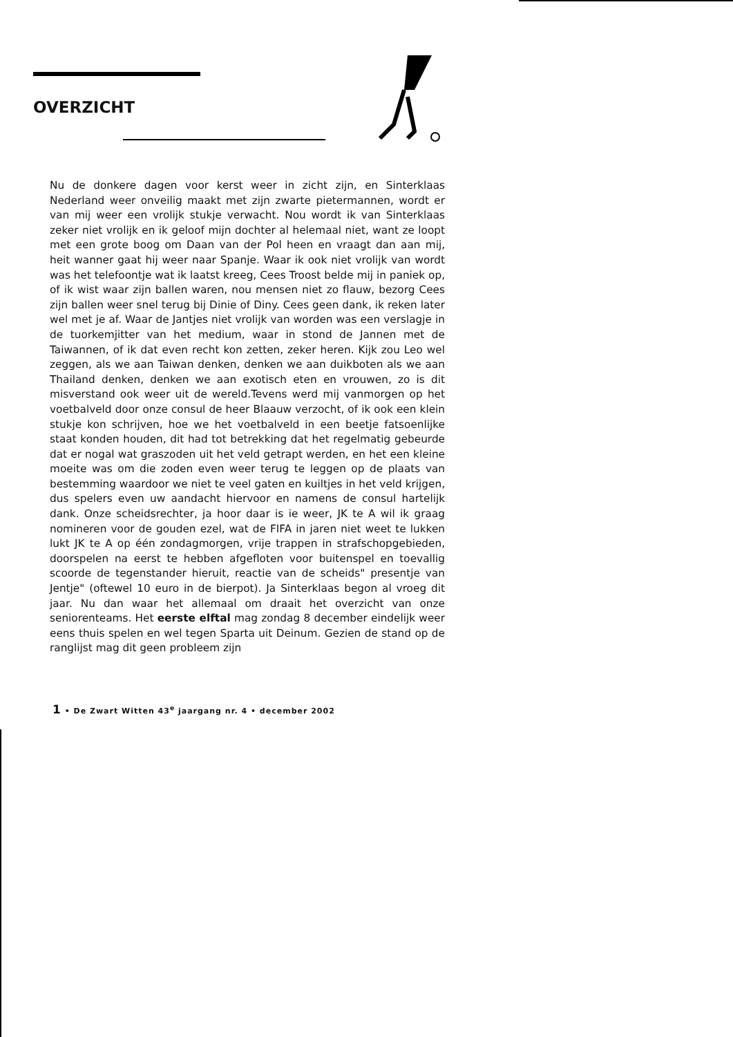OVERZICHT
Nu de donkere dagen voor kerst weer in zicht zijn, en Sinterklaas Nederland weer onveilig maakt met zijn zwarte pietermannen, wordt er van mij weer een vrolijk stukje verwacht. Nou wordt ik van Sinterklaas zeker niet vrolijk en ik geloof mijn dochter al helemaal niet, want ze loopt met een grote boog om Daan van der Pol heen en vraagt dan aan mij, heit wanner gaat hij weer naar Spanje. Waar ik ook niet vrolijk van wordt was het telefoontje wat ik laatst kreeg, Cees Troost belde mij in paniek op, of ik wist waar zijn ballen waren, nou mensen niet zo flauw, bezorg Cees zijn ballen weer snel terug bij Dinie of Diny. Cees geen dank, ik reken later wel met je af. Waar de Jantjes niet vrolijk van worden was een verslagje in de tuorkemjitter van het medium, waar in stond de Jannen met de Taiwannen, of ik dat even recht kon zetten, zeker heren. Kijk zou Leo wel zeggen, als we aan Taiwan denken, denken we aan duikboten als we aan Thailand denken, denken we aan exotisch eten en vrouwen, zo is dit misverstand ook weer uit de wereld.Tevens werd mij vanmorgen op het voetbalveld door onze consul de heer Blaauw verzocht, of ik ook een klein stukje kon schrijven, hoe we het voetbalveld in een beetje fatsoenlijke staat konden houden, dit had tot betrekking dat het regelmatig gebeurde dat er nogal wat graszoden uit het veld getrapt werden, en het een kleine moeite was om die zoden even weer terug te leggen op de plaats van bestemming waardoor we niet te veel gaten en kuiltjes in het veld krijgen, dus spelers even uw aandacht hiervoor en namens de consul hartelijk dank. Onze scheidsrechter, ja hoor daar is ie weer, JK te A wil ik graag nomineren voor de gouden ezel, wat de FIFA in jaren niet weet te lukken lukt JK te A op één zondagmorgen, vrije trappen in strafschopgebieden, doorspelen na eerst te hebben afgefloten voor buitenspel en toevallig scoorde de tegenstander hieruit, reactie van de scheids" presentje van Jentje" (oftewel 10 euro in de bierpot). Ja Sinterklaas begon al vroeg dit jaar. Nu dan waar het allemaal om draait het overzicht van onze seniorenteams. Het eerste elftal mag zondag 8 december eindelijk weer eens thuis spelen en wel tegen Sparta uit Deinum. Gezien de stand op de ranglijst mag dit geen probleem zijn
1 • De Zwart Witten 43<sup>e</sup> jaargang nr. 4 • december 2002